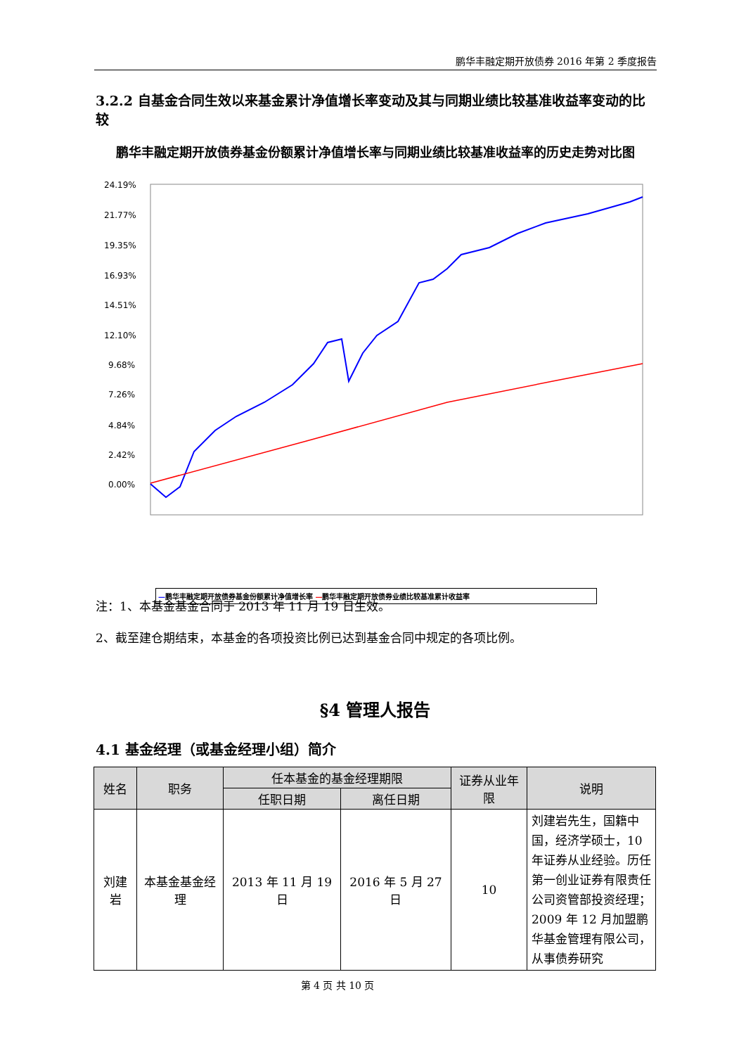鹏华丰融定期开放债券 2016 年第 2 季度报告
3.2.2 自基金合同生效以来基金累计净值增长率变动及其与同期业绩比较基准收益率变动的比较
鹏华丰融定期开放债券基金份额累计净值增长率与同期业绩比较基准收益率的历史走势对比图
24.19%
21.77%
19.35%
16.93%
14.51%
12.10%
9.68%
7.26%
4.84%
2.42%
0.00%
—鹏华丰融定期开放债券基金份额累计净值增长率 —鹏华丰融定期开放债券业绩比较基准累计收益率
注：1、本基金基金合同于 2013 年 11 月 19 日生效。
2、截至建仓期结束，本基金的各项投资比例已达到基金合同中规定的各项比例。
§4 管理人报告
4.1 基金经理（或基金经理小组）简介
| 姓名 | 职务 | 任本基金的基金经理期限 | | 证券从业年限 | 说明 |
| --- | --- | --- | --- | --- | --- |
| | | 任职日期 | 离任日期 | | |
| 刘建岩 | 本基金基金经理 | 2013 年 11 月 19 日 | 2016 年 5 月 27 日 | 10 | 刘建岩先生，国籍中国，经济学硕士，10 年证券从业经验。历任第一创业证券有限责任公司资管部投资经理；2009 年 12 月加盟鹏华基金管理有限公司，从事债券研究 |
第 4 页 共 10 页